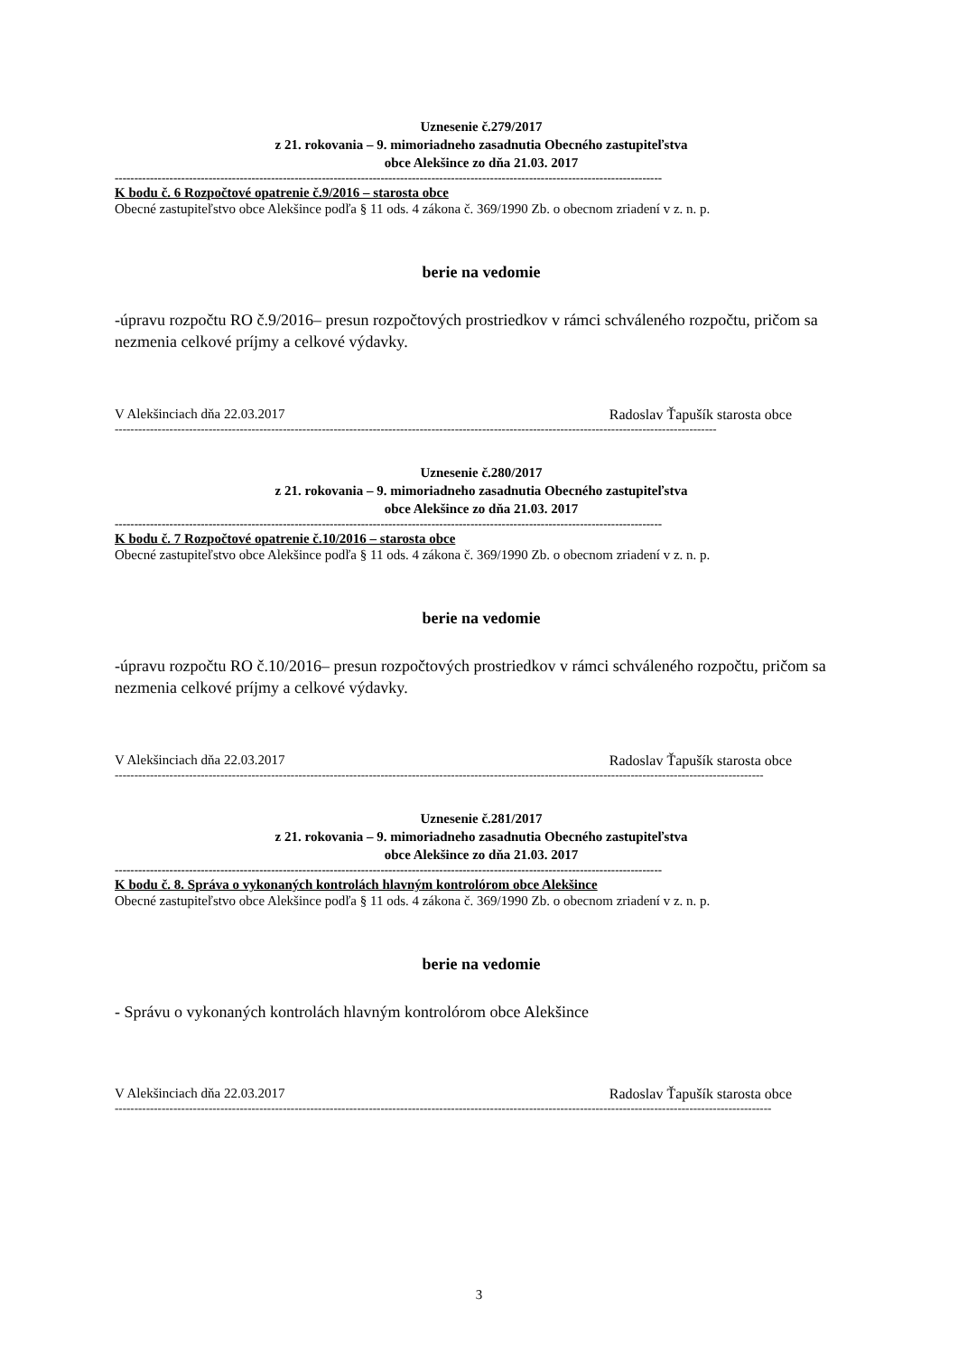Uznesenie č.279/2017
z 21. rokovania – 9. mimoriadneho zasadnutia Obecného zastupiteľstva
obce Alekšince zo dňa 21.03. 2017
--------------------------------------------------------------------------------------------------------------------------------------------
K bodu č. 6 Rozpočtové opatrenie č.9/2016 – starosta obce
Obecné zastupiteľstvo obce Alekšince podľa § 11 ods. 4 zákona č. 369/1990 Zb. o obecnom zriadení v z. n. p.
berie na vedomie
-úpravu rozpočtu RO č.9/2016– presun rozpočtových prostriedkov v rámci schváleného rozpočtu, pričom sa nezmenia celkové príjmy a celkové výdavky.
V Alekšinciach dňa 22.03.2017 Radoslav Ťapušík starosta obce
----------------------------------------------------------------------------------------------------------------------------------------------------------
Uznesenie č.280/2017
z 21. rokovania – 9. mimoriadneho zasadnutia Obecného zastupiteľstva
obce Alekšince zo dňa 21.03. 2017
--------------------------------------------------------------------------------------------------------------------------------------------
K bodu č. 7 Rozpočtové opatrenie č.10/2016 – starosta obce
Obecné zastupiteľstvo obce Alekšince podľa § 11 ods. 4 zákona č. 369/1990 Zb. o obecnom zriadení v z. n. p.
berie na vedomie
-úpravu rozpočtu RO č.10/2016– presun rozpočtových prostriedkov v rámci schváleného rozpočtu, pričom sa nezmenia celkové príjmy a celkové výdavky.
V Alekšinciach dňa 22.03.2017 Radoslav Ťapušík starosta obce
----------------------------------------------------------------------------------------------------------------------------------------------------------------------
Uznesenie č.281/2017
z 21. rokovania – 9. mimoriadneho zasadnutia Obecného zastupiteľstva
obce Alekšince zo dňa 21.03. 2017
--------------------------------------------------------------------------------------------------------------------------------------------
K bodu č. 8. Správa o vykonaných kontrolách hlavným kontrolórom obce Alekšince
Obecné zastupiteľstvo obce Alekšince podľa § 11 ods. 4 zákona č. 369/1990 Zb. o obecnom zriadení v z. n. p.
berie na vedomie
- Správu o vykonaných kontrolách hlavným kontrolórom obce Alekšince
V Alekšinciach dňa 22.03.2017 Radoslav Ťapušík starosta obce
------------------------------------------------------------------------------------------------------------------------------------------------------------------------
3